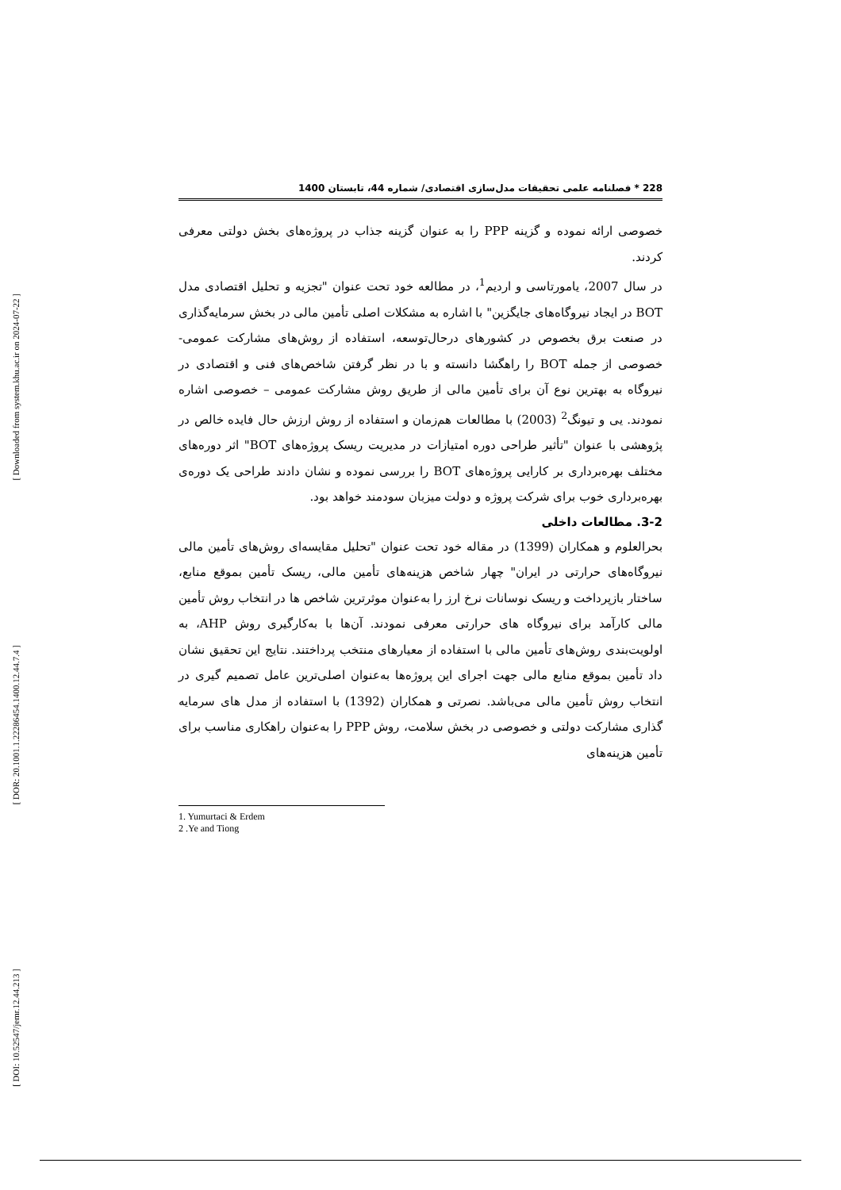[ Downloaded from system.khu.ac.ir on 2024-07-22 ]
[ DOR: 20.1001.1.22286454.1400.12.44.7.4 ]
[ DOI: 10.52547/jemr.12.44.213 ]
228 * فصلنامه علمی تحقیقات مدل‌سازی اقتصادی/ شماره 44، تابستان 1400
خصوصی ارائه نموده و گزینه PPP را به عنوان گزینه جذاب در پروژه‌های بخش دولتی معرفی کردند.
در سال 2007، یامورتاسی و اردیم<sup>1</sup>، در مطالعه خود تحت عنوان "تجزیه و تحلیل اقتصادی مدل BOT در ایجاد نیروگاه‌های جایگزین" با اشاره به مشکلات اصلی تأمین مالی در بخش سرمایه‌گذاری در صنعت برق بخصوص در کشورهای درحال‌توسعه، استفاده از روش‌های مشارکت عمومی- خصوصی از جمله BOT را راهگشا دانسته و با در نظر گرفتن شاخص‌های فنی و اقتصادی در نیروگاه به بهترین نوع آن برای تأمین مالی از طریق روش مشارکت عمومی – خصوصی اشاره نمودند. یی و تیونگ<sup>2</sup> (2003) با مطالعات هم‌زمان و استفاده از روش ارزش حال فایده خالص در پژوهشی با عنوان "تأثیر طراحی دوره امتیازات در مدیریت ریسک پروژه‌های BOT" اثر دوره‌های مختلف بهره‌برداری بر کارایی پروژه‌های BOT را بررسی نموده و نشان دادند طراحی یک دوره‌ی بهره‌برداری خوب برای شرکت پروژه و دولت میزبان سودمند خواهد بود.
3-2. مطالعات داخلی
بحرالعلوم و همکاران (1399) در مقاله خود تحت عنوان "تحلیل مقایسه‌ای روش‌های تأمین مالی نیروگاه‌های حرارتی در ایران" چهار شاخص هزینه‌های تأمین مالی، ریسک تأمین بموقع منابع، ساختار بازپرداخت و ریسک نوسانات نرخ ارز را به‌عنوان موثرترین شاخص ها در انتخاب روش تأمین مالی کارآمد برای نیروگاه های حرارتی معرفی نمودند. آن‌ها با به‌کارگیری روش AHP، به اولویت‌بندی روش‌های تأمین مالی با استفاده از معیارهای منتخب پرداختند. نتایج این تحقیق نشان داد تأمین بموقع منابع مالی جهت اجرای این پروژه‌ها به‌عنوان اصلی‌ترین عامل تصمیم گیری در انتخاب روش تأمین مالی می‌باشد. نصرتی و همکاران (1392) با استفاده از مدل های سرمایه گذاری مشارکت دولتی و خصوصی در بخش سلامت، روش PPP را به‌عنوان راهکاری مناسب برای تأمین هزینه‌های
1. Yumurtaci & Erdem
2 .Ye and Tiong